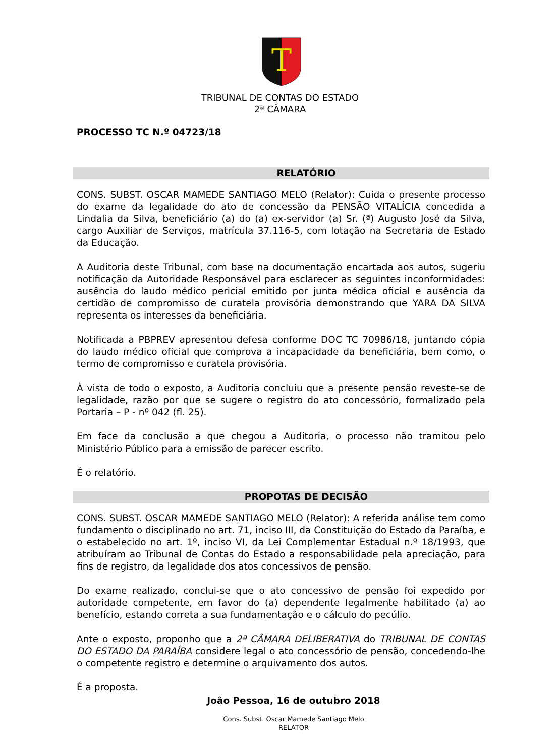T
TRIBUNAL DE CONTAS DO ESTADO
2ª CÂMARA
PROCESSO TC N.º 04723/18
RELATÓRIO
CONS. SUBST. OSCAR MAMEDE SANTIAGO MELO (Relator): Cuida o presente processo do exame da legalidade do ato de concessão da PENSÃO VITALÍCIA concedida a Lindalia da Silva, beneficiário (a) do (a) ex-servidor (a) Sr. (ª) Augusto José da Silva, cargo Auxiliar de Serviços, matrícula 37.116-5, com lotação na Secretaria de Estado da Educação.
A Auditoria deste Tribunal, com base na documentação encartada aos autos, sugeriu notificação da Autoridade Responsável para esclarecer as seguintes inconformidades: ausência do laudo médico pericial emitido por junta médica oficial e ausência da certidão de compromisso de curatela provisória demonstrando que YARA DA SILVA representa os interesses da beneficiária.
Notificada a PBPREV apresentou defesa conforme DOC TC 70986/18, juntando cópia do laudo médico oficial que comprova a incapacidade da beneficiária, bem como, o termo de compromisso e curatela provisória.
À vista de todo o exposto, a Auditoria concluiu que a presente pensão reveste-se de legalidade, razão por que se sugere o registro do ato concessório, formalizado pela Portaria – P - nº 042 (fl. 25).
Em face da conclusão a que chegou a Auditoria, o processo não tramitou pelo Ministério Público para a emissão de parecer escrito.
É o relatório.
PROPOTAS DE DECISÃO
CONS. SUBST. OSCAR MAMEDE SANTIAGO MELO (Relator): A referida análise tem como fundamento o disciplinado no art. 71, inciso III, da Constituição do Estado da Paraíba, e o estabelecido no art. 1º, inciso VI, da Lei Complementar Estadual n.º 18/1993, que atribuíram ao Tribunal de Contas do Estado a responsabilidade pela apreciação, para fins de registro, da legalidade dos atos concessivos de pensão.
Do exame realizado, conclui-se que o ato concessivo de pensão foi expedido por autoridade competente, em favor do (a) dependente legalmente habilitado (a) ao benefício, estando correta a sua fundamentação e o cálculo do pecúlio.
Ante o exposto, proponho que a 2ª CÂMARA DELIBERATIVA do TRIBUNAL DE CONTAS DO ESTADO DA PARAÍBA considere legal o ato concessório de pensão, concedendo-lhe o competente registro e determine o arquivamento dos autos.
É a proposta.
João Pessoa, 16 de outubro 2018
Cons. Subst. Oscar Mamede Santiago Melo
RELATOR